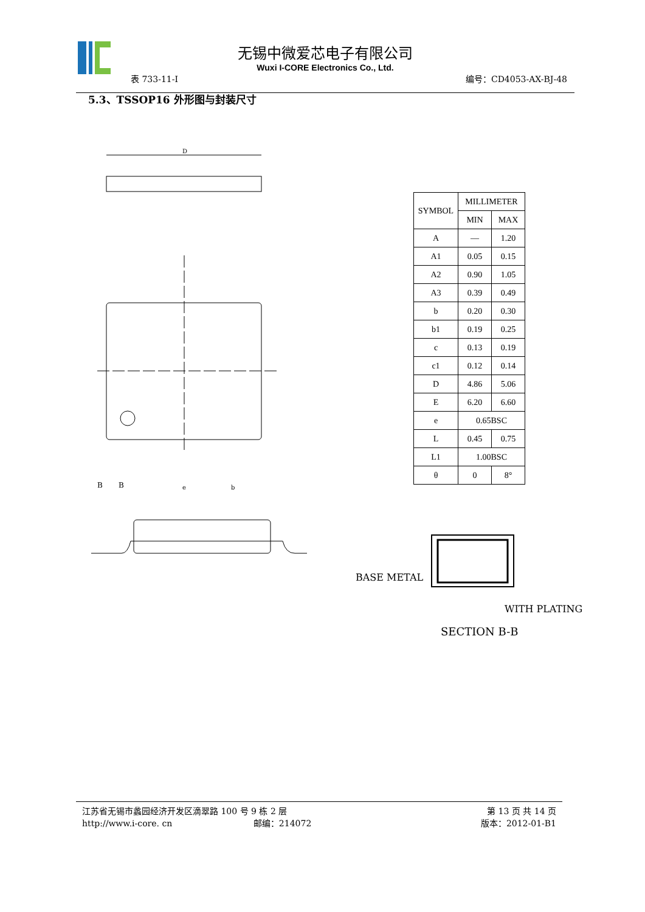无锡中微爱芯电子有限公司
Wuxi I-CORE Electronics Co., Ltd.
表 733-11-I 编号：CD4053-AX-BJ-48
5.3、TSSOP16 外形图与封装尺寸
D
B
B
e
b
| SYMBOL | MILLIMETER | |
| --- | --- | --- |
| | MIN | MAX |
| A | — | 1.20 |
| A1 | 0.05 | 0.15 |
| A2 | 0.90 | 1.05 |
| A3 | 0.39 | 0.49 |
| b | 0.20 | 0.30 |
| b1 | 0.19 | 0.25 |
| c | 0.13 | 0.19 |
| c1 | 0.12 | 0.14 |
| D | 4.86 | 5.06 |
| E | 6.20 | 6.60 |
| e | 0.65BSC | |
| L | 0.45 | 0.75 |
| L1 | 1.00BSC | |
| θ | 0 | 8° |
BASE METAL
WITH PLATING
SECTION B-B
江苏省无锡市蠡园经济开发区滴翠路 100 号 9 栋 2 层 第 13 页 共 14 页
http://www.i-core. cn 邮编：214072 版本：2012-01-B1